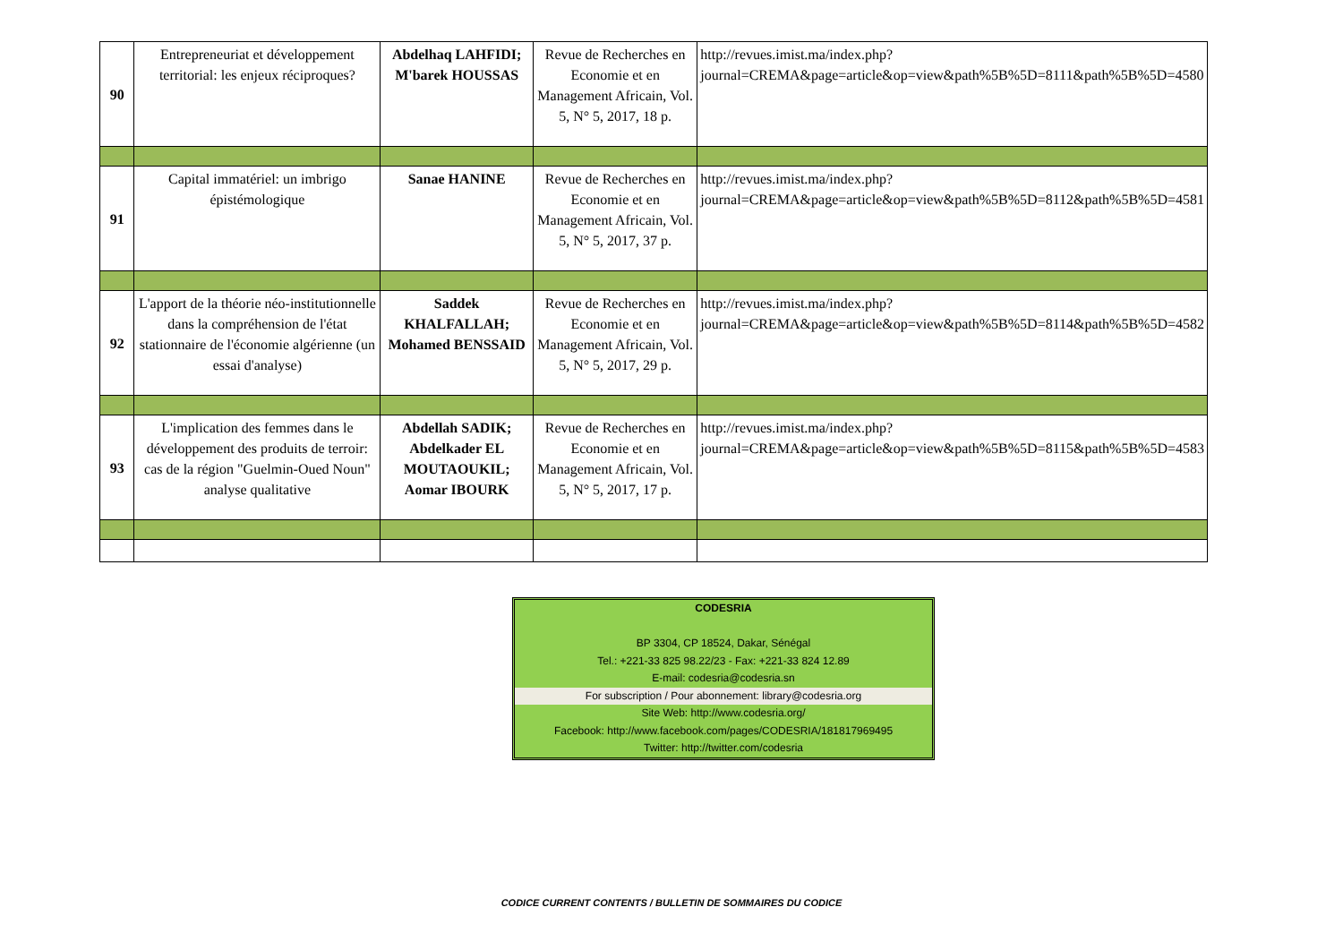| 90 | Entrepreneuriat et développement territorial: les enjeux réciproques? | Abdelhaq LAHFIDI; M'barek HOUSSAS | Revue de Recherches en Economie et en Management Africain, Vol. 5, N° 5, 2017, 18 p. | http://revues.imist.ma/index.php?journal=CREMA&page=article&op=view&path%5B%5D=8111&path%5B%5D=4580 |
| 91 | Capital immatériel: un imbrigo épistémologique | Sanae HANINE | Revue de Recherches en Economie et en Management Africain, Vol. 5, N° 5, 2017, 37 p. | http://revues.imist.ma/index.php?journal=CREMA&page=article&op=view&path%5B%5D=8112&path%5B%5D=4581 |
| 92 | L'apport de la théorie néo-institutionnelle dans la compréhension de l'état stationnaire de l'économie algérienne (un essai d'analyse) | Saddek KHALFALLAH; Mohamed BENSSAID | Revue de Recherches en Economie et en Management Africain, Vol. 5, N° 5, 2017, 29 p. | http://revues.imist.ma/index.php?journal=CREMA&page=article&op=view&path%5B%5D=8114&path%5B%5D=4582 |
| 93 | L'implication des femmes dans le développement des produits de terroir: cas de la région "Guelmin-Oued Noun" analyse qualitative | Abdellah SADIK; Abdelkader EL MOUTAOUKIL; Aomar IBOURK | Revue de Recherches en Economie et en Management Africain, Vol. 5, N° 5, 2017, 17 p. | http://revues.imist.ma/index.php?journal=CREMA&page=article&op=view&path%5B%5D=8115&path%5B%5D=4583 |
CODESRIA
BP 3304, CP 18524, Dakar, Sénégal
Tel.: +221-33 825 98.22/23 - Fax: +221-33 824 12.89
E-mail: codesria@codesria.sn
For subscription / Pour abonnement: library@codesria.org
Site Web: http://www.codesria.org/
Facebook: http://www.facebook.com/pages/CODESRIA/181817969495
Twitter: http://twitter.com/codesria
CODICE CURRENT CONTENTS / BULLETIN DE SOMMAIRES DU CODICE